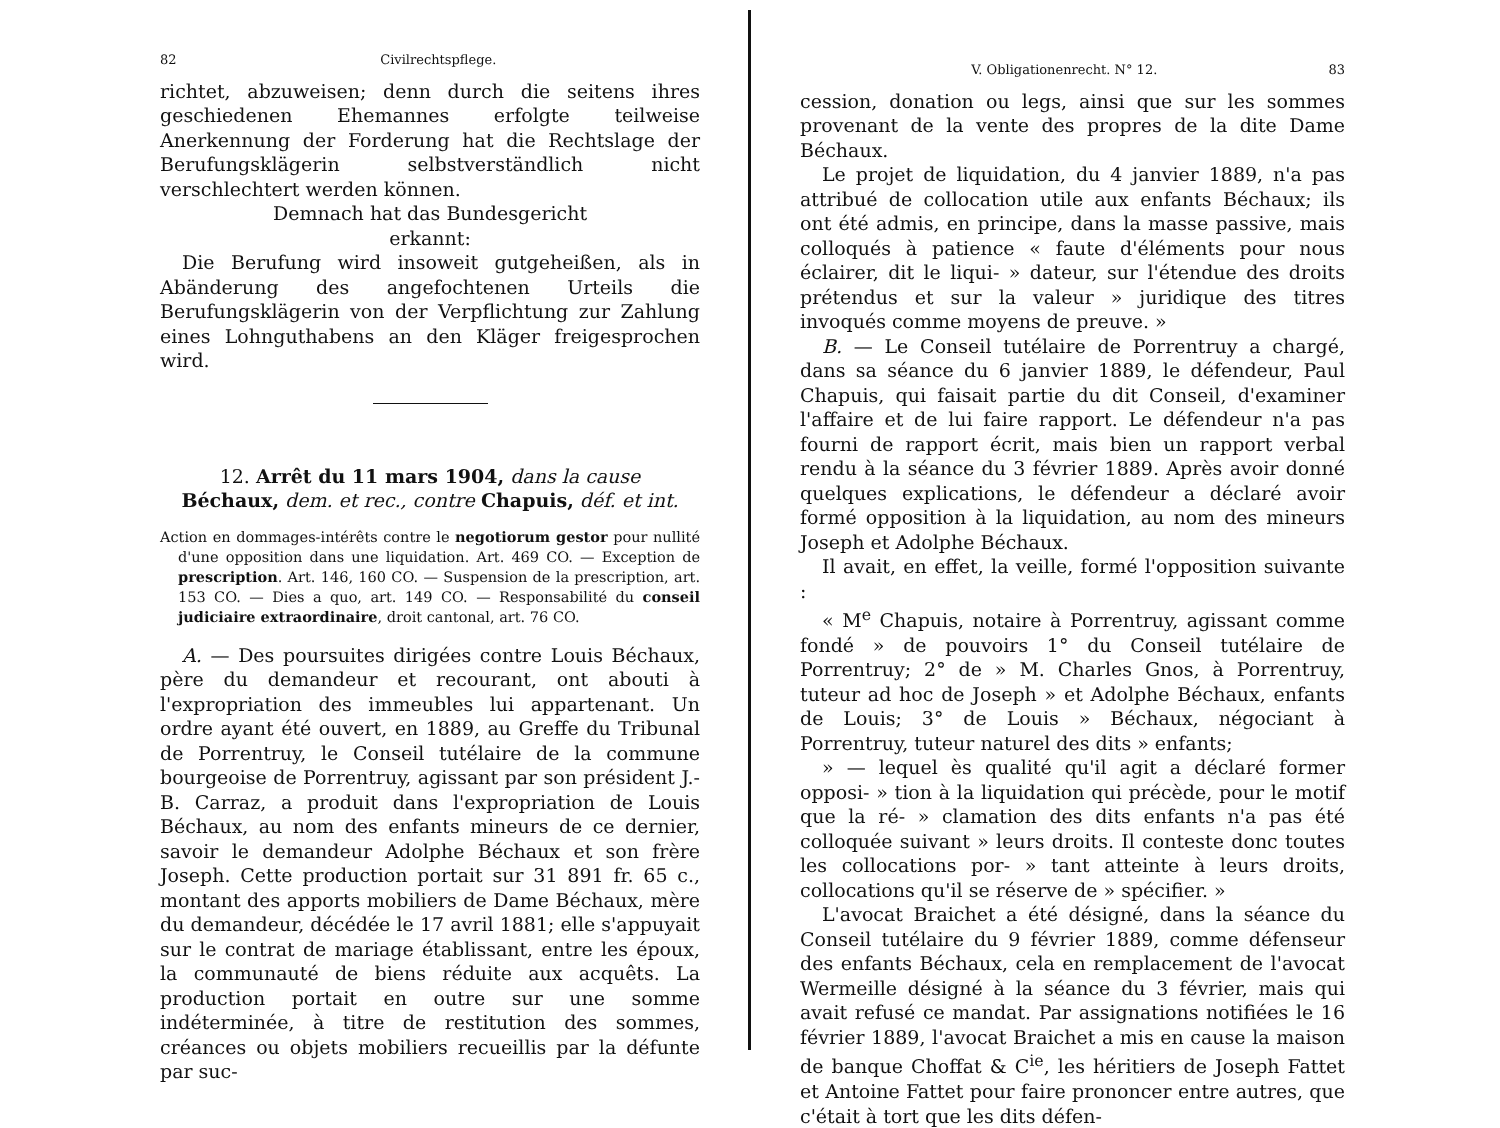82 Civilrechtspflege.
richtet, abzuweisen; denn durch die seitens ihres geschiedenen Ehemannes erfolgte teilweise Anerkennung der Forderung hat die Rechtslage der Berufungsklägerin selbstverständlich nicht verschlechtert werden können.
Demnach hat das Bundesgericht
erkannt:
Die Berufung wird insoweit gutgeheißen, als in Abänderung des angefochtenen Urteils die Berufungsklägerin von der Verpflichtung zur Zahlung eines Lohnguthabens an den Kläger freigesprochen wird.
12. Arrêt du 11 mars 1904, dans la cause
Béchaux, dem. et rec., contre Chapuis, déf. et int.
Action en dommages-intérêts contre le negotiorum gestor pour nullité d'une opposition dans une liquidation. Art. 469 CO. — Exception de prescription. Art. 146, 160 CO. — Suspension de la prescription, art. 153 CO. — Dies a quo, art. 149 CO. — Responsabilité du conseil judiciaire extraordinaire, droit cantonal, art. 76 CO.
A. — Des poursuites dirigées contre Louis Béchaux, père du demandeur et recourant, ont abouti à l'expropriation des immeubles lui appartenant. Un ordre ayant été ouvert, en 1889, au Greffe du Tribunal de Porrentruy, le Conseil tutélaire de la commune bourgeoise de Porrentruy, agissant par son président J.-B. Carraz, a produit dans l'expropriation de Louis Béchaux, au nom des enfants mineurs de ce dernier, savoir le demandeur Adolphe Béchaux et son frère Joseph. Cette production portait sur 31 891 fr. 65 c., montant des apports mobiliers de Dame Béchaux, mère du demandeur, décédée le 17 avril 1881; elle s'appuyait sur le contrat de mariage établissant, entre les époux, la communauté de biens réduite aux acquêts. La production portait en outre sur une somme indéterminée, à titre de restitution des sommes, créances ou objets mobiliers recueillis par la défunte par suc-
V. Obligationenrecht. N° 12. 83
cession, donation ou legs, ainsi que sur les sommes provenant de la vente des propres de la dite Dame Béchaux.
Le projet de liquidation, du 4 janvier 1889, n'a pas attribué de collocation utile aux enfants Béchaux; ils ont été admis, en principe, dans la masse passive, mais colloqués à patience « faute d'éléments pour nous éclairer, dit le liqui- » dateur, sur l'étendue des droits prétendus et sur la valeur » juridique des titres invoqués comme moyens de preuve. »
B. — Le Conseil tutélaire de Porrentruy a chargé, dans sa séance du 6 janvier 1889, le défendeur, Paul Chapuis, qui faisait partie du dit Conseil, d'examiner l'affaire et de lui faire rapport. Le défendeur n'a pas fourni de rapport écrit, mais bien un rapport verbal rendu à la séance du 3 février 1889. Après avoir donné quelques explications, le défendeur a déclaré avoir formé opposition à la liquidation, au nom des mineurs Joseph et Adolphe Béchaux.
Il avait, en effet, la veille, formé l'opposition suivante :
« M<sup>e</sup> Chapuis, notaire à Porrentruy, agissant comme fondé » de pouvoirs 1° du Conseil tutélaire de Porrentruy; 2° de » M. Charles Gnos, à Porrentruy, tuteur ad hoc de Joseph » et Adolphe Béchaux, enfants de Louis; 3° de Louis » Béchaux, négociant à Porrentruy, tuteur naturel des dits » enfants;
» — lequel ès qualité qu'il agit a déclaré former opposi- » tion à la liquidation qui précède, pour le motif que la ré- » clamation des dits enfants n'a pas été colloquée suivant » leurs droits. Il conteste donc toutes les collocations por- » tant atteinte à leurs droits, collocations qu'il se réserve de » spécifier. »
L'avocat Braichet a été désigné, dans la séance du Conseil tutélaire du 9 février 1889, comme défenseur des enfants Béchaux, cela en remplacement de l'avocat Wermeille désigné à la séance du 3 février, mais qui avait refusé ce mandat. Par assignations notifiées le 16 février 1889, l'avocat Braichet a mis en cause la maison de banque Choffat & C<sup>ie</sup>, les héritiers de Joseph Fattet et Antoine Fattet pour faire prononcer entre autres, que c'était à tort que les dits défen-